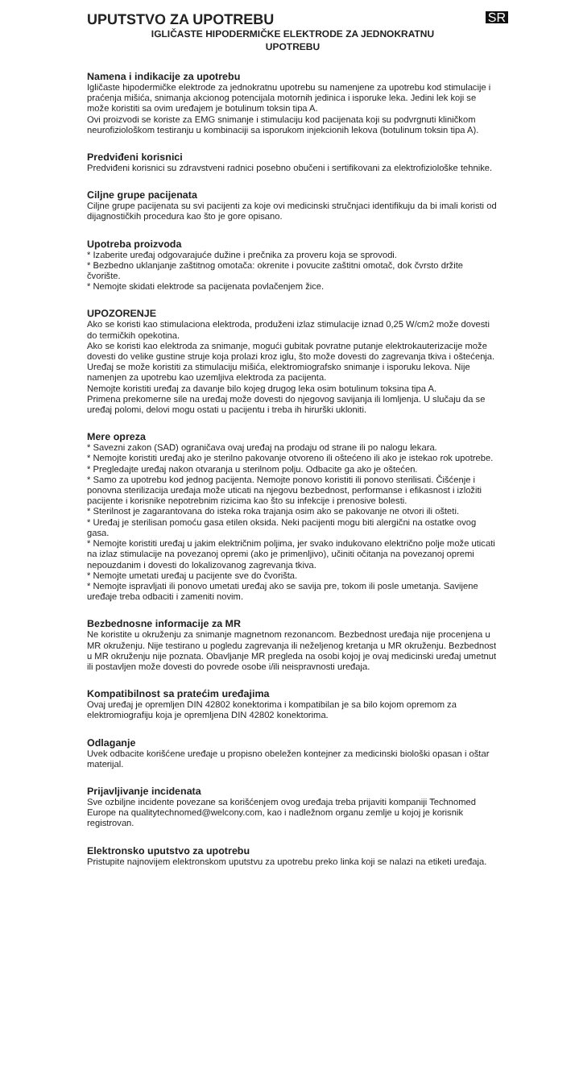UPUTSTVO ZA UPOTREBU
SR
IGLIČASTE HIPODERMIČKE ELEKTRODE ZA JEDNOKRATNU
UPOTREBU
Namena i indikacije za upotrebu
Igličaste hipodermičke elektrode za jednokratnu upotrebu su namenjene za upotrebu kod stimulacije i praćenja mišića, snimanja akcionog potencijala motornih jedinica i isporuke leka. Jedini lek koji se može koristiti sa ovim uređajem je botulinum toksin tipa A.
Ovi proizvodi se koriste za EMG snimanje i stimulaciju kod pacijenata koji su podvrgnuti kliničkom neurofiziološkom testiranju u kombinaciji sa isporukom injekcionih lekova (botulinum toksin tipa A).
Predviđeni korisnici
Predviđeni korisnici su zdravstveni radnici posebno obučeni i sertifikovani za elektrofiziološke tehnike.
Ciljne grupe pacijenata
Ciljne grupe pacijenata su svi pacijenti za koje ovi medicinski stručnjaci identifikuju da bi imali koristi od dijagnostičkih procedura kao što je gore opisano.
Upotreba proizvoda
* Izaberite uređaj odgovarajuće dužine i prečnika za proveru koja se sprovodi.
* Bezbedno uklanjanje zaštitnog omotača: okrenite i povucite zaštitni omotač, dok čvrsto držite čvorište.
* Nemojte skidati elektrode sa pacijenata povlačenjem žice.
UPOZORENJE
Ako se koristi kao stimulaciona elektroda, produženi izlaz stimulacije iznad 0,25 W/cm2 može dovesti do termičkih opekotina.
Ako se koristi kao elektroda za snimanje, mogući gubitak povratne putanje elektrokauterizacije može dovesti do velike gustine struje koja prolazi kroz iglu, što može dovesti do zagrevanja tkiva i oštećenja.
Uređaj se može koristiti za stimulaciju mišića, elektromiografsko snimanje i isporuku lekova. Nije namenjen za upotrebu kao uzemljiva elektroda za pacijenta.
Nemojte koristiti uređaj za davanje bilo kojeg drugog leka osim botulinum toksina tipa A.
Primena prekomerne sile na uređaj može dovesti do njegovog savijanja ili lomljenja. U slučaju da se uređaj polomi, delovi mogu ostati u pacijentu i treba ih hirurški ukloniti.
Mere opreza
* Savezni zakon (SAD) ograničava ovaj uređaj na prodaju od strane ili po nalogu lekara.
* Nemojte koristiti uređaj ako je sterilno pakovanje otvoreno ili oštećeno ili ako je istekao rok upotrebe.
* Pregledajte uređaj nakon otvaranja u sterilnom polju. Odbacite ga ako je oštećen.
* Samo za upotrebu kod jednog pacijenta. Nemojte ponovo koristiti ili ponovo sterilisati. Čišćenje i ponovna sterilizacija uređaja može uticati na njegovu bezbednost, performanse i efikasnost i izložiti pacijente i korisnike nepotrebnim rizicima kao što su infekcije i prenosive bolesti.
* Sterilnost je zagarantovana do isteka roka trajanja osim ako se pakovanje ne otvori ili ošteti.
* Uređaj je sterilisan pomoću gasa etilen oksida. Neki pacijenti mogu biti alergični na ostatke ovog gasa.
* Nemojte koristiti uređaj u jakim električnim poljima, jer svako indukovano električno polje može uticati na izlaz stimulacije na povezanoj opremi (ako je primenljivo), učiniti očitanja na povezanoj opremi nepouzdanim i dovesti do lokalizovanog zagrevanja tkiva.
* Nemojte umetati uređaj u pacijente sve do čvorišta.
* Nemojte ispravljati ili ponovo umetati uređaj ako se savija pre, tokom ili posle umetanja. Savijene uređaje treba odbaciti i zameniti novim.
Bezbednosne informacije za MR
Ne koristite u okruženju za snimanje magnetnom rezonancom. Bezbednost uređaja nije procenjena u MR okruženju. Nije testirano u pogledu zagrevanja ili neželjenog kretanja u MR okruženju. Bezbednost u MR okruženju nije poznata. Obavljanje MR pregleda na osobi kojoj je ovaj medicinski uređaj umetnut ili postavljen može dovesti do povrede osobe i/ili neispravnosti uređaja.
Kompatibilnost sa pratećim uređajima
Ovaj uređaj je opremljen DIN 42802 konektorima i kompatibilan je sa bilo kojom opremom za elektromiografiju koja je opremljena DIN 42802 konektorima.
Odlaganje
Uvek odbacite korišćene uređaje u propisno obeležen kontejner za medicinski biološki opasan i oštar materijal.
Prijavljivanje incidenata
Sve ozbiljne incidente povezane sa korišćenjem ovog uređaja treba prijaviti kompaniji Technomed Europe na qualitytechnomed@welcony.com, kao i nadležnom organu zemlje u kojoj je korisnik registrovan.
Elektronsko uputstvo za upotrebu
Pristupite najnovijem elektronskom uputstvu za upotrebu preko linka koji se nalazi na etiketi uređaja.